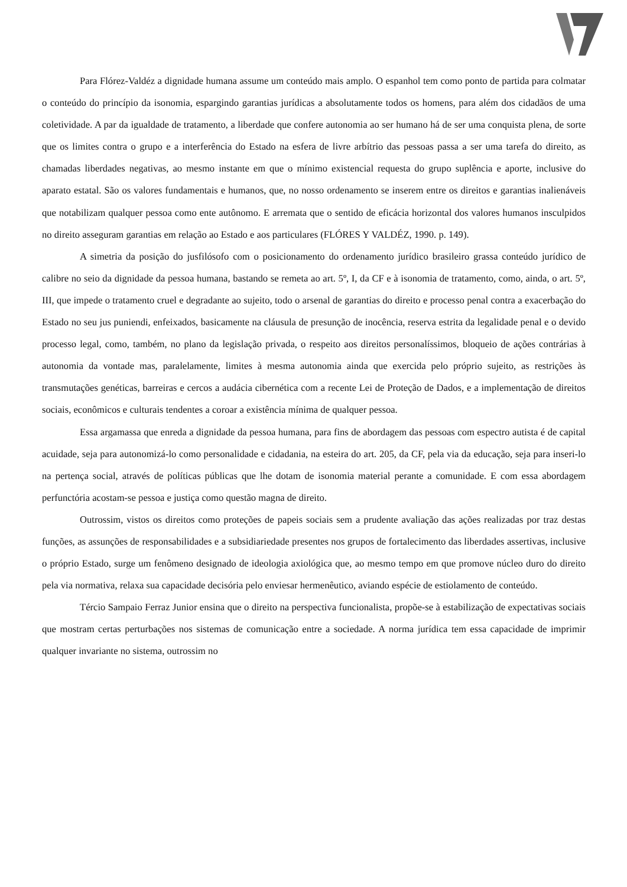Para Flórez-Valdéz a dignidade humana assume um conteúdo mais amplo. O espanhol tem como ponto de partida para colmatar o conteúdo do princípio da isonomia, espargindo garantias jurídicas a absolutamente todos os homens, para além dos cidadãos de uma coletividade. A par da igualdade de tratamento, a liberdade que confere autonomia ao ser humano há de ser uma conquista plena, de sorte que os limites contra o grupo e a interferência do Estado na esfera de livre arbítrio das pessoas passa a ser uma tarefa do direito, as chamadas liberdades negativas, ao mesmo instante em que o mínimo existencial requesta do grupo suplência e aporte, inclusive do aparato estatal. São os valores fundamentais e humanos, que, no nosso ordenamento se inserem entre os direitos e garantias inalienáveis que notabilizam qualquer pessoa como ente autônomo. E arremata que o sentido de eficácia horizontal dos valores humanos insculpidos no direito asseguram garantias em relação ao Estado e aos particulares (FLÓRES Y VALDÉZ, 1990. p. 149).
A simetria da posição do jusfilósofo com o posicionamento do ordenamento jurídico brasileiro grassa conteúdo jurídico de calibre no seio da dignidade da pessoa humana, bastando se remeta ao art. 5º, I, da CF e à isonomia de tratamento, como, ainda, o art. 5º, III, que impede o tratamento cruel e degradante ao sujeito, todo o arsenal de garantias do direito e processo penal contra a exacerbação do Estado no seu jus puniendi, enfeixados, basicamente na cláusula de presunção de inocência, reserva estrita da legalidade penal e o devido processo legal, como, também, no plano da legislação privada, o respeito aos direitos personalíssimos, bloqueio de ações contrárias à autonomia da vontade mas, paralelamente, limites à mesma autonomia ainda que exercida pelo próprio sujeito, as restrições às transmutações genéticas, barreiras e cercos a audácia cibernética com a recente Lei de Proteção de Dados, e a implementação de direitos sociais, econômicos e culturais tendentes a coroar a existência mínima de qualquer pessoa.
Essa argamassa que enreda a dignidade da pessoa humana, para fins de abordagem das pessoas com espectro autista é de capital acuidade, seja para autonomizá-lo como personalidade e cidadania, na esteira do art. 205, da CF, pela via da educação, seja para inseri-lo na pertença social, através de políticas públicas que lhe dotam de isonomia material perante a comunidade. E com essa abordagem perfunctória acostam-se pessoa e justiça como questão magna de direito.
Outrossim, vistos os direitos como proteções de papeis sociais sem a prudente avaliação das ações realizadas por traz destas funções, as assunções de responsabilidades e a subsidiariedade presentes nos grupos de fortalecimento das liberdades assertivas, inclusive o próprio Estado, surge um fenômeno designado de ideologia axiológica que, ao mesmo tempo em que promove núcleo duro do direito pela via normativa, relaxa sua capacidade decisória pelo enviesar hermenêutico, aviando espécie de estiolamento de conteúdo.
Tércio Sampaio Ferraz Junior ensina que o direito na perspectiva funcionalista, propõe-se à estabilização de expectativas sociais que mostram certas perturbações nos sistemas de comunicação entre a sociedade. A norma jurídica tem essa capacidade de imprimir qualquer invariante no sistema, outrossim no